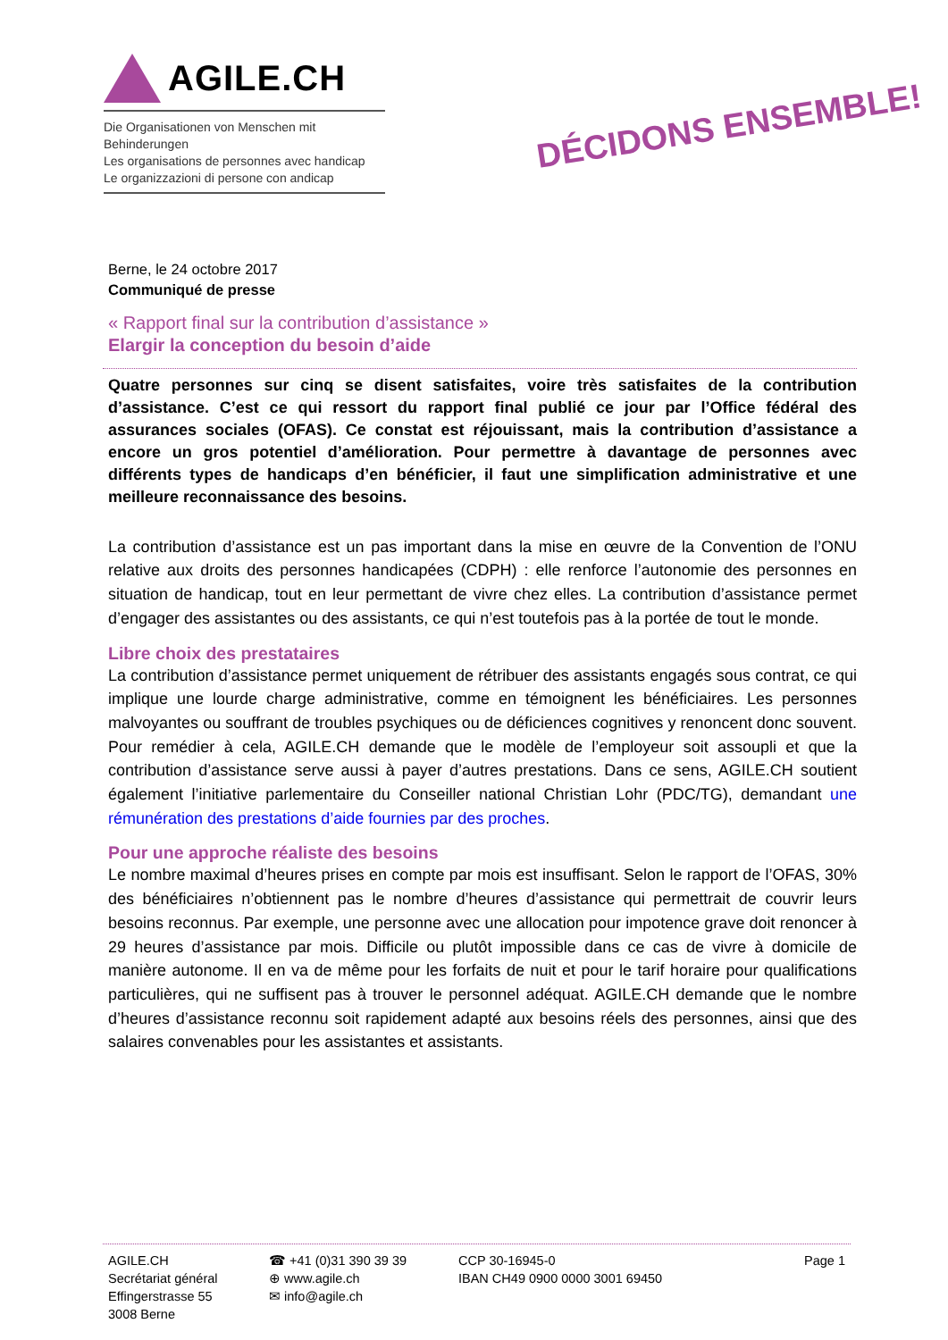AGILE.CH
Die Organisationen von Menschen mit Behinderungen
Les organisations de personnes avec handicap
Le organizzazioni di persone con andicap
DÉCIDONS ENSEMBLE!
Berne, le 24 octobre 2017
Communiqué de presse
« Rapport final sur la contribution d’assistance »
Elargir la conception du besoin d’aide
Quatre personnes sur cinq se disent satisfaites, voire très satisfaites de la contribution d’assistance. C’est ce qui ressort du rapport final publié ce jour par l’Office fédéral des assurances sociales (OFAS). Ce constat est réjouissant, mais la contribution d’assistance a encore un gros potentiel d’amélioration. Pour permettre à davantage de personnes avec différents types de handicaps d’en bénéficier, il faut une simplification administrative et une meilleure reconnaissance des besoins.
La contribution d’assistance est un pas important dans la mise en œuvre de la Convention de l’ONU relative aux droits des personnes handicapées (CDPH) : elle renforce l’autonomie des personnes en situation de handicap, tout en leur permettant de vivre chez elles. La contribution d’assistance permet d’engager des assistantes ou des assistants, ce qui n’est toutefois pas à la portée de tout le monde.
Libre choix des prestataires
La contribution d’assistance permet uniquement de rétribuer des assistants engagés sous contrat, ce qui implique une lourde charge administrative, comme en témoignent les bénéficiaires. Les personnes malvoyantes ou souffrant de troubles psychiques ou de déficiences cognitives y renoncent donc souvent. Pour remédier à cela, AGILE.CH demande que le modèle de l’employeur soit assoupli et que la contribution d’assistance serve aussi à payer d’autres prestations. Dans ce sens, AGILE.CH soutient également l’initiative parlementaire du Conseiller national Christian Lohr (PDC/TG), demandant une rémunération des prestations d’aide fournies par des proches.
Pour une approche réaliste des besoins
Le nombre maximal d’heures prises en compte par mois est insuffisant. Selon le rapport de l’OFAS, 30% des bénéficiaires n’obtiennent pas le nombre d’heures d’assistance qui permettrait de couvrir leurs besoins reconnus. Par exemple, une personne avec une allocation pour impotence grave doit renoncer à 29 heures d’assistance par mois. Difficile ou plutôt impossible dans ce cas de vivre à domicile de manière autonome. Il en va de même pour les forfaits de nuit et pour le tarif horaire pour qualifications particulières, qui ne suffisent pas à trouver le personnel adéquat. AGILE.CH demande que le nombre d’heures d’assistance reconnu soit rapidement adapté aux besoins réels des personnes, ainsi que des salaires convenables pour les assistantes et assistants.
AGILE.CH
Secrétariat général
Effingerstrasse 55
3008 Berne
☎ +41 (0)31 390 39 39
⊕ www.agile.ch
✉ info@agile.ch
CCP 30-16945-0
IBAN CH49 0900 0000 3001 69450
Page 1